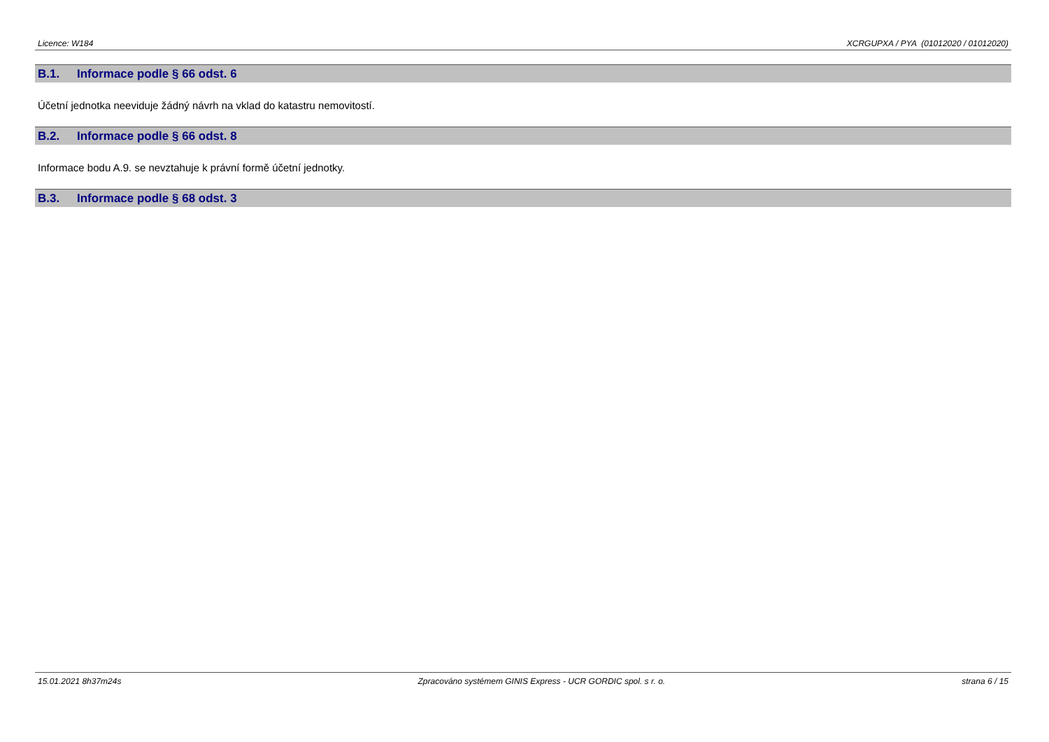Licence: W184 XCRGUPXA / PYA (01012020 / 01012020)
B.1. Informace podle § 66 odst. 6
Účetní jednotka neeviduje žádný návrh na vklad do katastru nemovitostí.
B.2. Informace podle § 66 odst. 8
Informace bodu A.9. se nevztahuje k právní formě účetní jednotky.
B.3. Informace podle § 68 odst. 3
15.01.2021 8h37m24s Zpracováno systémem GINIS Express - UCR GORDIC spol. s r. o. strana 6 / 15